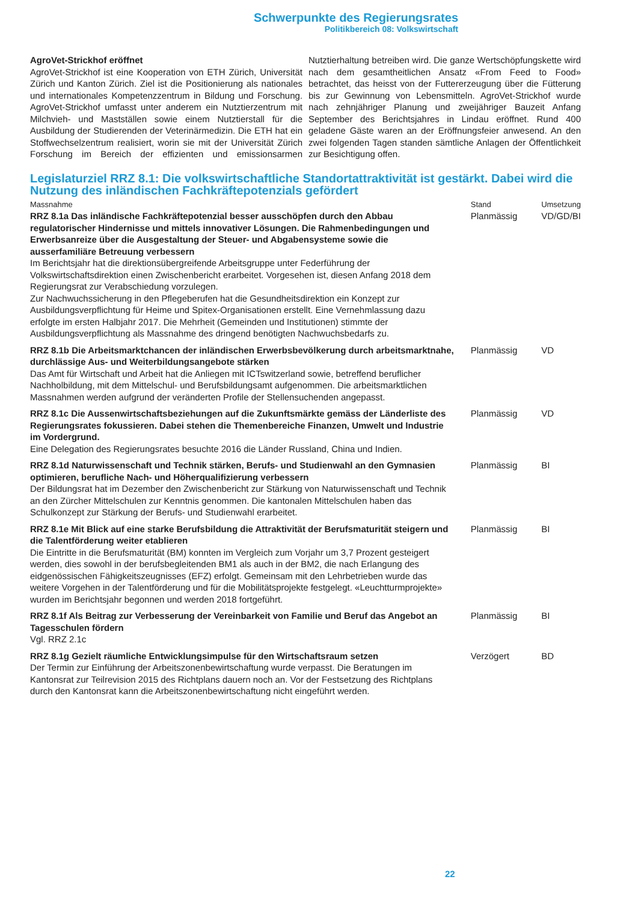Schwerpunkte des Regierungsrates
Politikbereich 08: Volkswirtschaft
AgroVet-Strickhof eröffnet
AgroVet-Strickhof ist eine Kooperation von ETH Zürich, Universität Zürich und Kanton Zürich. Ziel ist die Positionierung als nationales und internationales Kompetenzzentrum in Bildung und Forschung. AgroVet-Strickhof umfasst unter anderem ein Nutztierzentrum mit Milchvieh- und Mastställen sowie einem Nutztierstall für die Ausbildung der Studierenden der Veterinärmedizin. Die ETH hat ein Stoffwechselzentrum realisiert, worin sie mit der Universität Zürich Forschung im Bereich der effizienten und emissionsarmen Nutztierhaltung betreiben wird. Die ganze Wertschöpfungskette wird nach dem gesamtheitlichen Ansatz «From Feed to Food» betrachtet, das heisst von der Futtererzeugung über die Fütterung bis zur Gewinnung von Lebensmitteln. AgroVet-Strickhof wurde nach zehnjähriger Planung und zweijähriger Bauzeit Anfang September des Berichtsjahres in Lindau eröffnet. Rund 400 geladene Gäste waren an der Eröffnungsfeier anwesend. An den zwei folgenden Tagen standen sämtliche Anlagen der Öffentlichkeit zur Besichtigung offen.
Legislaturziel RRZ 8.1: Die volkswirtschaftliche Standortattraktivität ist gestärkt. Dabei wird die Nutzung des inländischen Fachkräftepotenzials gefördert
| Massnahme | Stand | Umsetzung |
| --- | --- | --- |
| RRZ 8.1a Das inländische Fachkräftepotenzial besser ausschöpfen durch den Abbau regulatorischer Hindernisse und mittels innovativer Lösungen. Die Rahmenbedingungen und Erwerbsanreize über die Ausgestaltung der Steuer- und Abgabensysteme sowie die ausserfamiliäre Betreuung verbessern Im Berichtsjahr hat die direktionsübergreifende Arbeitsgruppe unter Federführung der Volkswirtschaftsdirektion einen Zwischenbericht erarbeitet. Vorgesehen ist, diesen Anfang 2018 dem Regierungsrat zur Verabschiedung vorzulegen. Zur Nachwuchssicherung in den Pflegeberufen hat die Gesundheitsdirektion ein Konzept zur Ausbildungsverpflichtung für Heime und Spitex-Organisationen erstellt. Eine Vernehmlassung dazu erfolgte im ersten Halbjahr 2017. Die Mehrheit (Gemeinden und Institutionen) stimmte der Ausbildungsverpflichtung als Massnahme des dringend benötigten Nachwuchsbedarfs zu. | Planmässig | VD/GD/BI |
| RRZ 8.1b Die Arbeitsmarktchancen der inländischen Erwerbsbevölkerung durch arbeitsmarktnahe, durchlässige Aus- und Weiterbildungsangebote stärken Das Amt für Wirtschaft und Arbeit hat die Anliegen mit ICTswitzerland sowie, betreffend beruflicher Nachholbildung, mit dem Mittelschul- und Berufsbildungsamt aufgenommen. Die arbeitsmarktlichen Massnahmen werden aufgrund der veränderten Profile der Stellensuchenden angepasst. | Planmässig | VD |
| RRZ 8.1c Die Aussenwirtschaftsbeziehungen auf die Zukunftsmärkte gemäss der Länderliste des Regierungsrates fokussieren. Dabei stehen die Themenbereiche Finanzen, Umwelt und Industrie im Vordergrund. Eine Delegation des Regierungsrates besuchte 2016 die Länder Russland, China und Indien. | Planmässig | VD |
| RRZ 8.1d Naturwissenschaft und Technik stärken, Berufs- und Studienwahl an den Gymnasien optimieren, berufliche Nach- und Höherqualifizierung verbessern Der Bildungsrat hat im Dezember den Zwischenbericht zur Stärkung von Naturwissenschaft und Technik an den Zürcher Mittelschulen zur Kenntnis genommen. Die kantonalen Mittelschulen haben das Schulkonzept zur Stärkung der Berufs- und Studienwahl erarbeitet. | Planmässig | BI |
| RRZ 8.1e Mit Blick auf eine starke Berufsbildung die Attraktivität der Berufsmaturität steigern und die Talentförderung weiter etablieren Die Eintritte in die Berufsmaturität (BM) konnten im Vergleich zum Vorjahr um 3,7 Prozent gesteigert werden, dies sowohl in der berufsbegleitenden BM1 als auch in der BM2, die nach Erlangung des eidgenössischen Fähigkeitszeugnisses (EFZ) erfolgt. Gemeinsam mit den Lehrbetrieben wurde das weitere Vorgehen in der Talentförderung und für die Mobilitätsprojekte festgelegt. «Leuchtturmprojekte» wurden im Berichtsjahr begonnen und werden 2018 fortgeführt. | Planmässig | BI |
| RRZ 8.1f Als Beitrag zur Verbesserung der Vereinbarkeit von Familie und Beruf das Angebot an Tagesschulen fördern Vgl. RRZ 2.1c | Planmässig | BI |
| RRZ 8.1g Gezielt räumliche Entwicklungsimpulse für den Wirtschaftsraum setzen Der Termin zur Einführung der Arbeitszonenbewirtschaftung wurde verpasst. Die Beratungen im Kantonsrat zur Teilrevision 2015 des Richtplans dauern noch an. Vor der Festsetzung des Richtplans durch den Kantonsrat kann die Arbeitszonenbewirtschaftung nicht eingeführt werden. | Verzögert | BD |
22